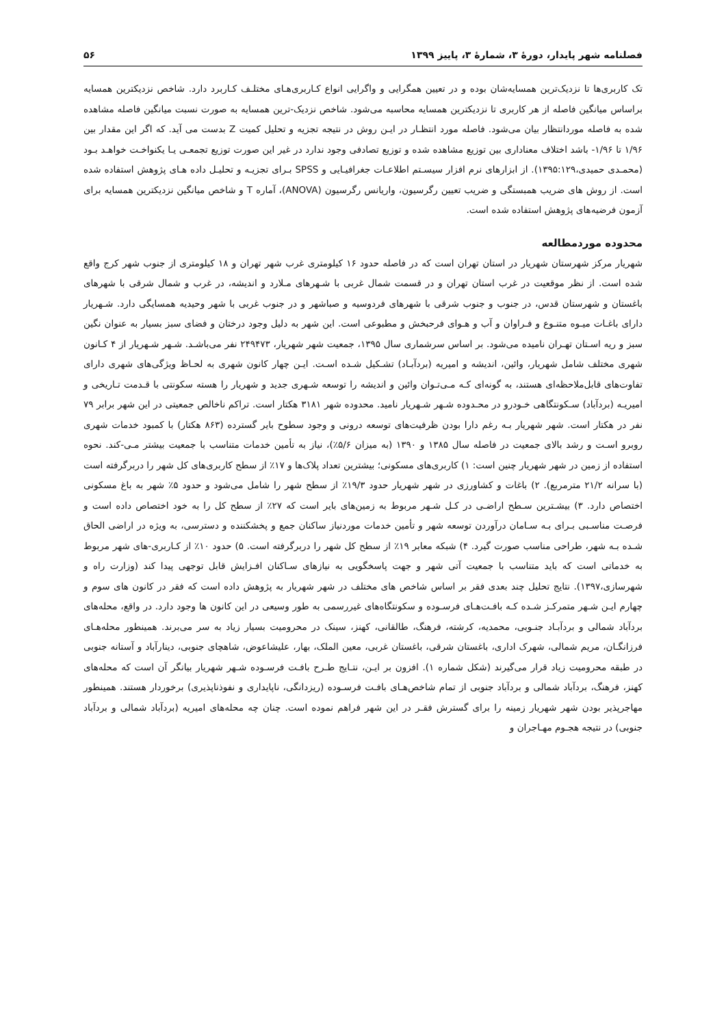فصلنامه شهر پایدار، دورهٔ ۳، شمارهٔ ۳، پاییز ۱۳۹۹ ۵۶
تک کاربری‌ها تا نزدیک‌ترین همسایه‌شان بوده و در تعیین همگرایی و واگرایی انواع کـاربری‌هـای مختلـف کـاربرد دارد. شاخص نزدیکترین همسایه براساس میانگین فاصله از هر کاربری تا نزدیکترین همسایه محاسبه می‌شود. شاخص نزدیک-ترین همسایه به صورت نسبت میانگین فاصله مشاهده شده به فاصله موردانتظار بیان می‌شود. فاصله مورد انتظـار در ایـن روش در نتیجه تجزیه و تحلیل کمیت Z بدست می آید. که اگر این مقدار بین ۱/۹۶ تا ۱/۹۶- باشد اختلاف معناداری بین توزیع مشاهده شده و توزیع تصادفی وجود ندارد در غیر این صورت توزیع تجمعـی یـا یکنواخـت خواهـد بـود (محمـدی حمیدی،۱۳۹۵:۱۲۹). از ابزارهای نرم افزار سیسـتم اطلاعـات جغرافیـایی و SPSS بـرای تجزیـه و تحلیـل داده هـای پژوهش استفاده شده است. از روش های ضریب همبستگی و ضریب تعیین رگرسیون، واریانس رگرسیون (ANOVA)، آماره T و شاخص میانگین نزدیکترین همسایه برای آزمون فرضیه‌های پژوهش استفاده شده است.
محدوده موردمطالعه
شهریار مرکز شهرستان شهریار در استان تهران است که در فاصله حدود ۱۶ کیلومتری غرب شهر تهران و ۱۸ کیلومتری از جنوب شهر کرج واقع شده است. از نظر موقعیت در غرب استان تهران و در قسمت شمال غربی با شـهرهای مـلارد و اندیشه، در غرب و شمال شرقی با شهرهای باغستان و شهرستان قدس، در جنوب و جنوب شرقی با شهرهای فردوسیه و صباشهر و در جنوب غربی با شهر وحیدیه همسایگی دارد. شـهریار دارای باغـات میـوه متنـوع و فـراوان و آب و هـوای فرحبخش و مطبوعی است. این شهر به دلیل وجود درختان و فضای سبز بسیار به عنوان نگین سبز و ریه اسـتان تهـران نامیده می‌شود. بر اساس سرشماری سال ۱۳۹۵، جمعیت شهر شهریار، ۲۴۹۴۷۳ نفر می‌باشـد. شـهر شـهریار از ۴ کـانون شهری مختلف شامل شهریار، وائین، اندیشه و امیریه (بردآبـاد) تشـکیل شـده اسـت. ایـن چهار کانون شهری به لحـاظ ویژگی‌های شهری دارای تفاوت‌های قابل‌ملاحظه‌ای هستند، به گونه‌ای کـه مـی‌تـوان وائین و اندیشه را توسعه شـهری جدید و شهریار را هسته سکونتی با قـدمت تـاریخی و امیریـه (بردآباد) سـکونتگاهی خـودرو در محـدوده شـهر شـهریار نامید. محدوده شهر ۳۱۸۱ هکتار است. تراکم ناخالص جمعیتی در این شهر برابر ۷۹ نفر در هکتار است. شهر شهریار بـه رغم دارا بودن ظرفیت‌های توسعه درونی و وجود سطوح بایر گسترده (۸۶۳ هکتار) با کمبود خدمات شهری روبرو اسـت و رشد بالای جمعیت در فاصله سال ۱۳۸۵ و ۱۳۹۰ (به میزان ۵/۶٪)، نیاز به تأمین خدمات متناسب با جمعیت بیشتر مـی-کند. نحوه استفاده از زمین در شهر شهریار چنین است: ۱) کاربری‌های مسکونی؛ بیشترین تعداد پلاک‌ها و ۱۷٪ از سطح کاربری‌های کل شهر را دربرگرفته است (با سرانه ۲۱/۲ مترمربع). ۲) باغات و کشاورزی در شهر شهریار حدود ۱۹/۳٪ از سطح شهر را شامل می‌شود و حدود ۵٪ شهر به باغ مسکونی اختصاص دارد. ۳) بیشـترین سـطح اراضـی در کـل شـهر مربوط به زمین‌های بایر است که ۲۷٪ از سطح کل را به خود اختصاص داده است و فرصـت مناسـبی بـرای بـه سـامان درآوردن توسعه شهر و تأمین خدمات موردنیاز ساکنان جمع و پخشکننده و دسترسی، به ویژه در اراضی الحاق شـده بـه شهر، طراحی مناسب صورت گیرد. ۴) شبکه معابر ۱۹٪ از سطح کل شهر را دربرگرفته است. ۵) حدود ۱۰٪ از کـاربری-های شهر مربوط به خدماتی است که باید متناسب با جمعیت آتی شهر و جهت پاسخگویی به نیازهای سـاکنان افـزایش قابل توجهی پیدا کند (وزارت راه و شهرسازی،۱۳۹۷). نتایج تحلیل چند بعدی فقر بر اساس شاخص های مختلف در شهر شهریار به پژوهش داده است که فقر در کانون های سوم و چهارم ایـن شـهر متمرکـز شـده کـه بافـت‌هـای فرسـوده و سکونتگاه‌های غیررسمی به طور وسیعی در این کانون ها وجود دارد. در واقع، محله‌های بردآباد شمالی و بردآبـاد جنـوبی، محمدیه، کرشته، فرهنگ، طالقانی، کهنز، سینک در محرومیت بسیار زیاد به سر می‌برند. همینطور محله‌هـای فرزانگـان، مریم شمالی، شهرک اداری، باغستان شرقی، باغستان غربی، معین الملک، بهار، علیشاعوض، شاهچای جنوبی، دینارآباد و آستانه جنوبی در طبقه محرومیت زیاد قرار می‌گیرند (شکل شماره ۱). افزون بر ایـن، نتـایج طـرح بافـت فرسـوده شـهر شهریار بیانگر آن است که محله‌های کهنز، فرهنگ، بردآباد شمالی و بردآباد جنوبی از تمام شاخص‌هـای بافـت فرسـوده (ریزدانگی، ناپایداری و نفوذناپذیری) برخوردار هستند. همینطور مهاجرپذیر بودن شهر شهریار زمینه را برای گسترش فقـر در این شهر فراهم نموده است. چنان چه محله‌های امیریه (بردآباد شمالی و بردآباد جنوبی) در نتیجه هجـوم مهـاجران و